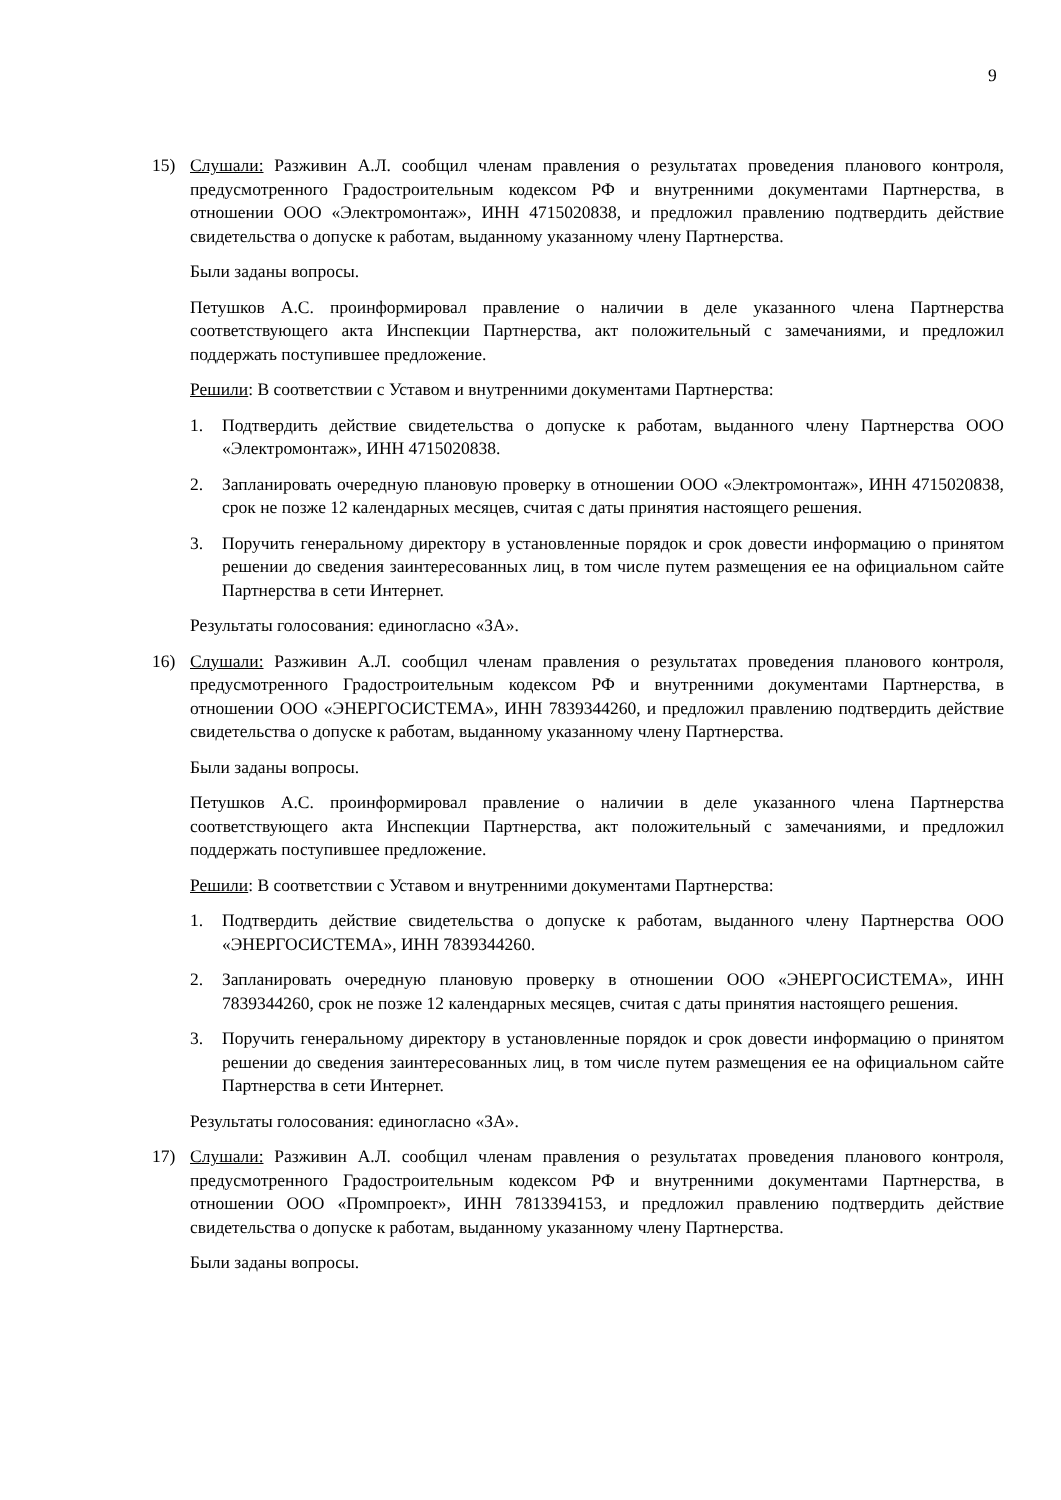9
15) Слушали: Разживин А.Л. сообщил членам правления о результатах проведения планового контроля, предусмотренного Градостроительным кодексом РФ и внутренними документами Партнерства, в отношении ООО «Электромонтаж», ИНН 4715020838, и предложил правлению подтвердить действие свидетельства о допуске к работам, выданному указанному члену Партнерства.
Были заданы вопросы.
Петушков А.С. проинформировал правление о наличии в деле указанного члена Партнерства соответствующего акта Инспекции Партнерства, акт положительный с замечаниями, и предложил поддержать поступившее предложение.
Решили: В соответствии с Уставом и внутренними документами Партнерства:
1. Подтвердить действие свидетельства о допуске к работам, выданного члену Партнерства ООО «Электромонтаж», ИНН 4715020838.
2. Запланировать очередную плановую проверку в отношении ООО «Электромонтаж», ИНН 4715020838, срок не позже 12 календарных месяцев, считая с даты принятия настоящего решения.
3. Поручить генеральному директору в установленные порядок и срок довести информацию о принятом решении до сведения заинтересованных лиц, в том числе путем размещения ее на официальном сайте Партнерства в сети Интернет.
Результаты голосования: единогласно «ЗА».
16) Слушали: Разживин А.Л. сообщил членам правления о результатах проведения планового контроля, предусмотренного Градостроительным кодексом РФ и внутренними документами Партнерства, в отношении ООО «ЭНЕРГОСИСТЕМА», ИНН 7839344260, и предложил правлению подтвердить действие свидетельства о допуске к работам, выданному указанному члену Партнерства.
Были заданы вопросы.
Петушков А.С. проинформировал правление о наличии в деле указанного члена Партнерства соответствующего акта Инспекции Партнерства, акт положительный с замечаниями, и предложил поддержать поступившее предложение.
Решили: В соответствии с Уставом и внутренними документами Партнерства:
1. Подтвердить действие свидетельства о допуске к работам, выданного члену Партнерства ООО «ЭНЕРГОСИСТЕМА», ИНН 7839344260.
2. Запланировать очередную плановую проверку в отношении ООО «ЭНЕРГОСИСТЕМА», ИНН 7839344260, срок не позже 12 календарных месяцев, считая с даты принятия настоящего решения.
3. Поручить генеральному директору в установленные порядок и срок довести информацию о принятом решении до сведения заинтересованных лиц, в том числе путем размещения ее на официальном сайте Партнерства в сети Интернет.
Результаты голосования: единогласно «ЗА».
17) Слушали: Разживин А.Л. сообщил членам правления о результатах проведения планового контроля, предусмотренного Градостроительным кодексом РФ и внутренними документами Партнерства, в отношении ООО «Промпроект», ИНН 7813394153, и предложил правлению подтвердить действие свидетельства о допуске к работам, выданному указанному члену Партнерства.
Были заданы вопросы.